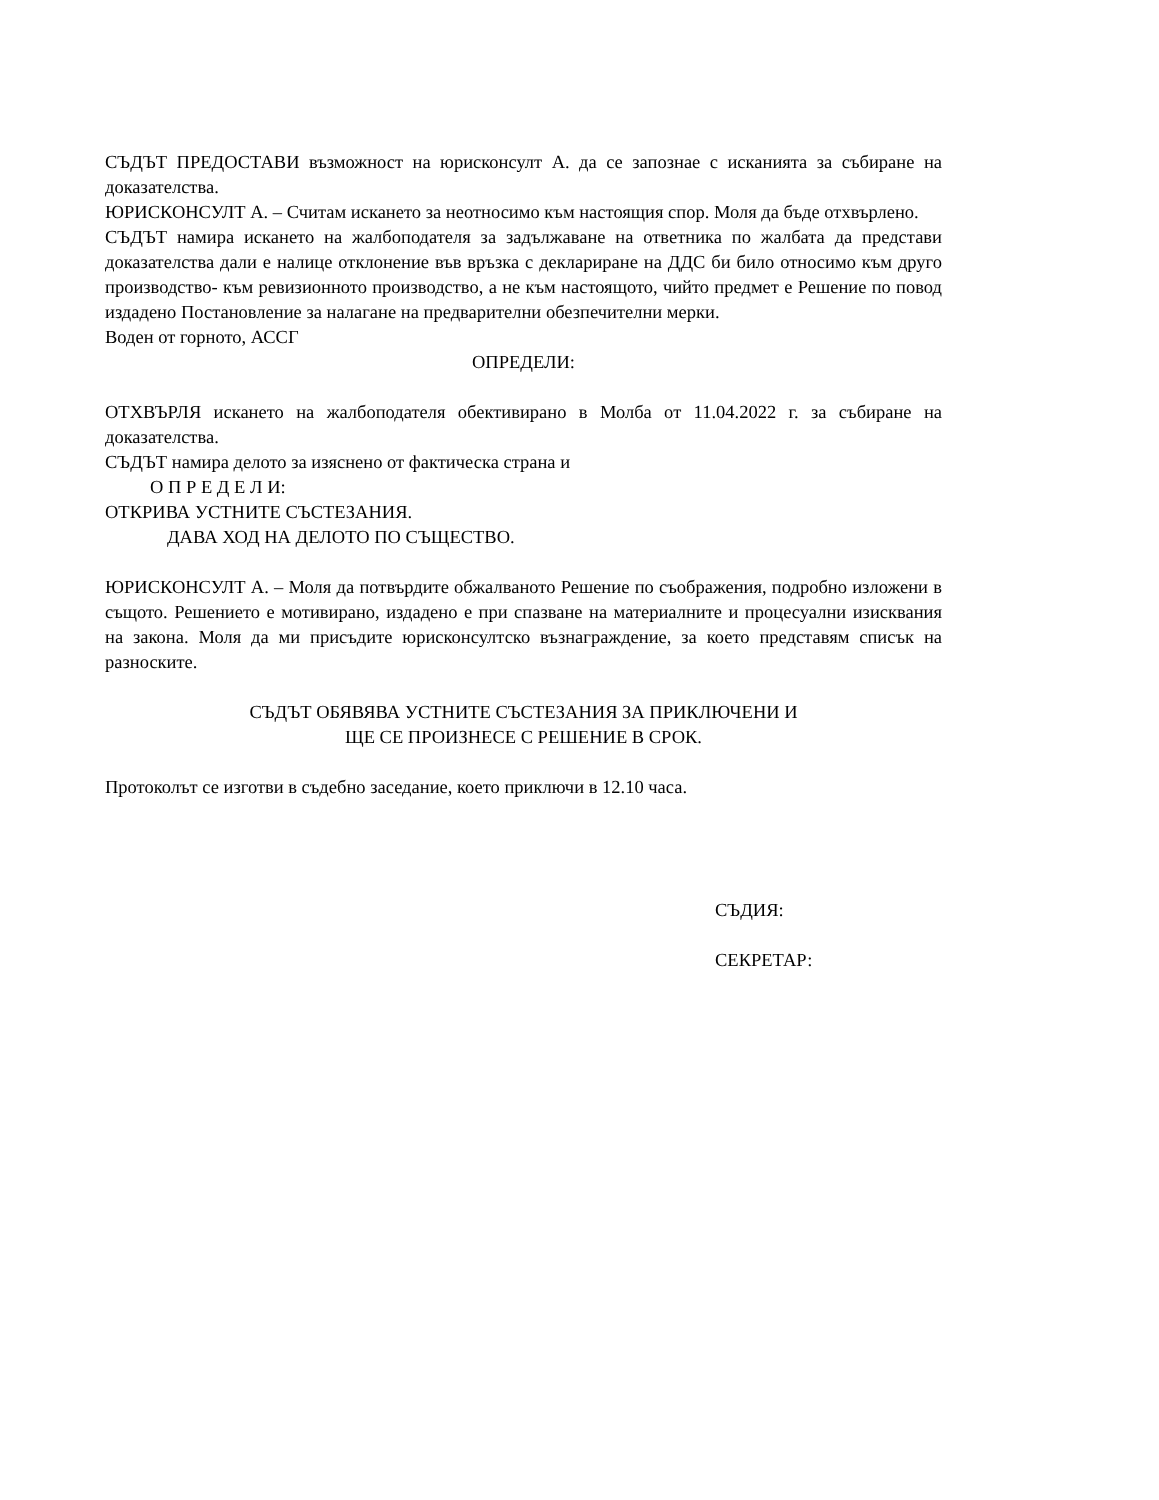СЪДЪТ ПРЕДОСТАВИ възможност на юрисконсулт А. да се запознае с исканията за събиране на доказателства.
ЮРИСКОНСУЛТ А. – Считам искането за неотносимо към настоящия спор. Моля да бъде отхвърлено.
СЪДЪТ намира искането на жалбоподателя за задължаване на ответника по жалбата да представи доказателства дали е налице отклонение във връзка с деклариране на ДДС би било относимо към друго производство- към ревизионното производство, а не към настоящото, чийто предмет е Решение по повод издадено Постановление за налагане на предварителни обезпечителни мерки.
Воден от горното, АССГ
ОПРЕДЕЛИ:
ОТХВЪРЛЯ искането на жалбоподателя обективирано в Молба от 11.04.2022 г. за събиране на доказателства.
СЪДЪТ намира делото за изяснено от фактическа страна и
О П Р Е Д Е Л И:
ОТКРИВА УСТНИТЕ СЪСТЕЗАНИЯ.
ДАВА ХОД НА ДЕЛОТО ПО СЪЩЕСТВО.
ЮРИСКОНСУЛТ А. – Моля да потвърдите обжалваното Решение по съображения, подробно изложени в същото. Решението е мотивирано, издадено е при спазване на материалните и процесуални изисквания на закона. Моля да ми присъдите юрисконсултско възнаграждение, за което представям списък на разноските.
СЪДЪТ ОБЯВЯВА УСТНИТЕ СЪСТЕЗАНИЯ ЗА ПРИКЛЮЧЕНИ И
ЩЕ СЕ ПРОИЗНЕСЕ С РЕШЕНИЕ В СРОК.
Протоколът се изготви в съдебно заседание, което приключи в 12.10 часа.
СЪДИЯ:
СЕКРЕТАР: